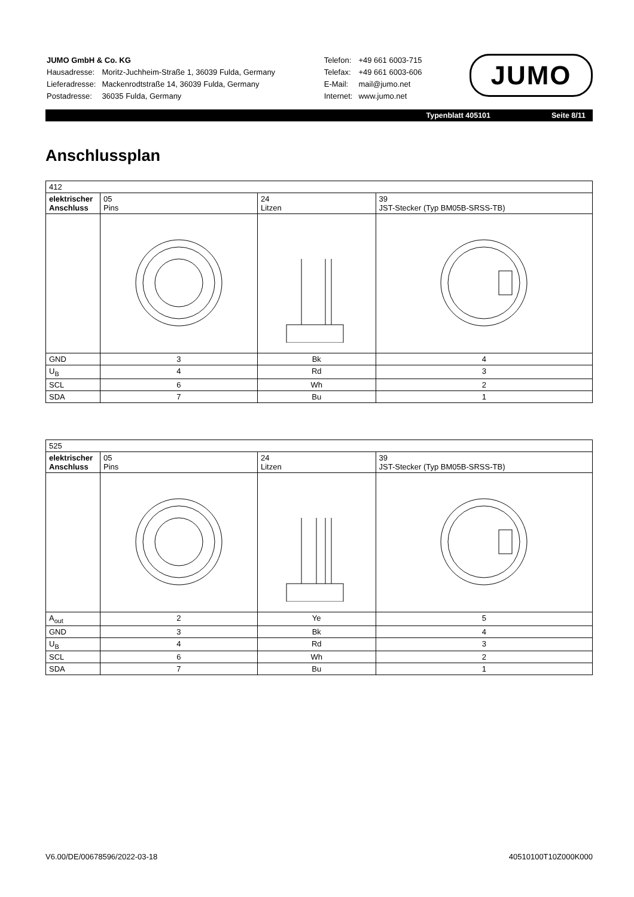| JUMO GmbH & Co. KG | |
| Hausadresse: | Moritz-Juchheim-Straße 1, 36039 Fulda, Germany |
| Lieferadresse: | Mackenrodtstraße 14, 36039 Fulda, Germany |
| Postadresse: | 36035 Fulda, Germany |
| Telefon: | +49 661 6003-715 |
| Telefax: | +49 661 6003-606 |
| E-Mail: | mail@jumo.net |
| Internet: | www.jumo.net |
JUMO
Typenblatt 405101 Seite 8/11
Anschlussplan
| 412 | | | |
| elektrischer Anschluss | 05 Pins | 24 Litzen | 39 JST-Stecker (Typ BM05B-SRSS-TB) |
| GND | 3 | Bk | 4 |
| U<sub>B</sub> | 4 | Rd | 3 |
| SCL | 6 | Wh | 2 |
| SDA | 7 | Bu | 1 |
| 525 | | | |
| elektrischer Anschluss | 05 Pins | 24 Litzen | 39 JST-Stecker (Typ BM05B-SRSS-TB) |
| A<sub>out</sub> | 2 | Ye | 5 |
| GND | 3 | Bk | 4 |
| U<sub>B</sub> | 4 | Rd | 3 |
| SCL | 6 | Wh | 2 |
| SDA | 7 | Bu | 1 |
V6.00/DE/00678596/2022-03-18 40510100T10Z000K000